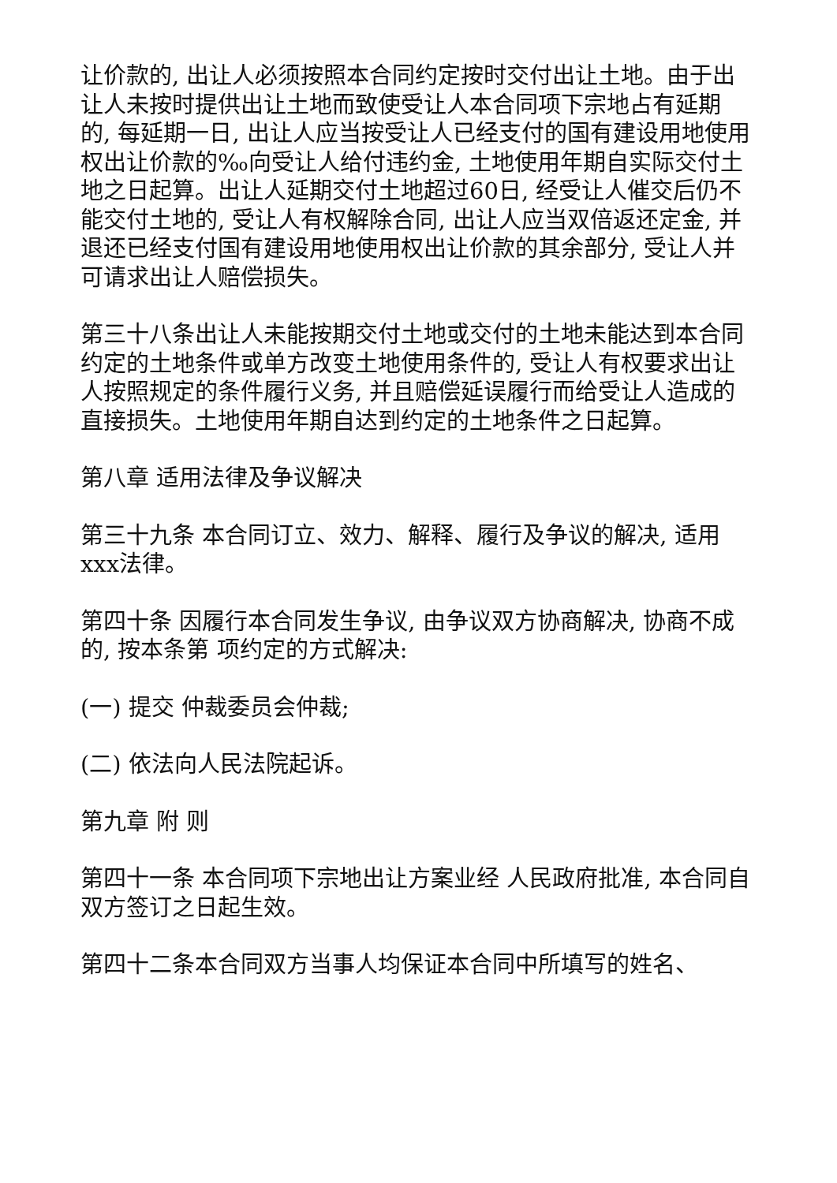让价款的, 出让人必须按照本合同约定按时交付出让土地。由于出让人未按时提供出让土地而致使受让人本合同项下宗地占有延期的, 每延期一日, 出让人应当按受让人已经支付的国有建设用地使用权出让价款的‰向受让人给付违约金, 土地使用年期自实际交付土地之日起算。出让人延期交付土地超过60日, 经受让人催交后仍不能交付土地的, 受让人有权解除合同, 出让人应当双倍返还定金, 并退还已经支付国有建设用地使用权出让价款的其余部分, 受让人并可请求出让人赔偿损失。
第三十八条出让人未能按期交付土地或交付的土地未能达到本合同约定的土地条件或单方改变土地使用条件的, 受让人有权要求出让人按照规定的条件履行义务, 并且赔偿延误履行而给受让人造成的直接损失。土地使用年期自达到约定的土地条件之日起算。
第八章 适用法律及争议解决
第三十九条 本合同订立、效力、解释、履行及争议的解决, 适用xxx法律。
第四十条 因履行本合同发生争议, 由争议双方协商解决, 协商不成的, 按本条第 项约定的方式解决:
(一) 提交 仲裁委员会仲裁;
(二) 依法向人民法院起诉。
第九章 附 则
第四十一条 本合同项下宗地出让方案业经 人民政府批准, 本合同自双方签订之日起生效。
第四十二条本合同双方当事人均保证本合同中所填写的姓名、